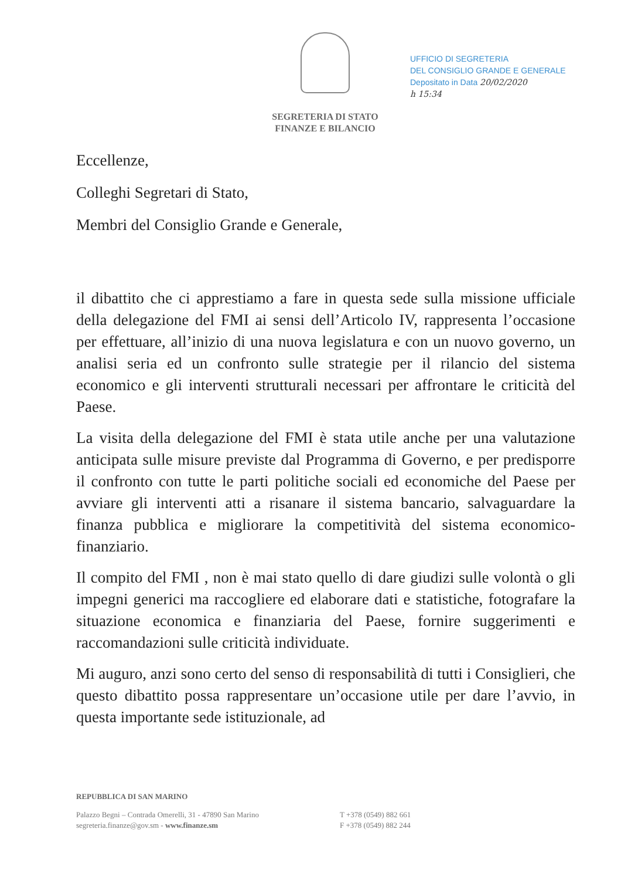SEGRETERIA DI STATO
FINANZE E BILANCIO
UFFICIO DI SEGRETERIA
DEL CONSIGLIO GRANDE E GENERALE
Depositato in Data 20/02/2020
h 15:34
Eccellenze,
Colleghi Segretari di Stato,
Membri del Consiglio Grande e Generale,
il dibattito che ci apprestiamo a fare in questa sede sulla missione ufficiale della delegazione del FMI ai sensi dell’Articolo IV, rappresenta l’occasione per effettuare, all’inizio di una nuova legislatura e con un nuovo governo, un analisi seria ed un confronto sulle strategie per il rilancio del sistema economico e gli interventi strutturali necessari per affrontare le criticità del Paese.
La visita della delegazione del FMI è stata utile anche per una valutazione anticipata sulle misure previste dal Programma di Governo, e per predisporre il confronto con tutte le parti politiche sociali ed economiche del Paese per avviare gli interventi atti a risanare il sistema bancario, salvaguardare la finanza pubblica e migliorare la competitività del sistema economico-finanziario.
Il compito del FMI , non è mai stato quello di dare giudizi sulle volontà o gli impegni generici ma raccogliere ed elaborare dati e statistiche, fotografare la situazione economica e finanziaria del Paese, fornire suggerimenti e raccomandazioni sulle criticità individuate.
Mi auguro, anzi sono certo del senso di responsabilità di tutti i Consiglieri, che questo dibattito possa rappresentare un’occasione utile per dare l’avvio, in questa importante sede istituzionale, ad
REPUBBLICA DI SAN MARINO
Palazzo Begni – Contrada Omerelli, 31 - 47890 San Marino
segreteria.finanze@gov.sm - www.finanze.sm
T +378 (0549) 882 661
F +378 (0549) 882 244